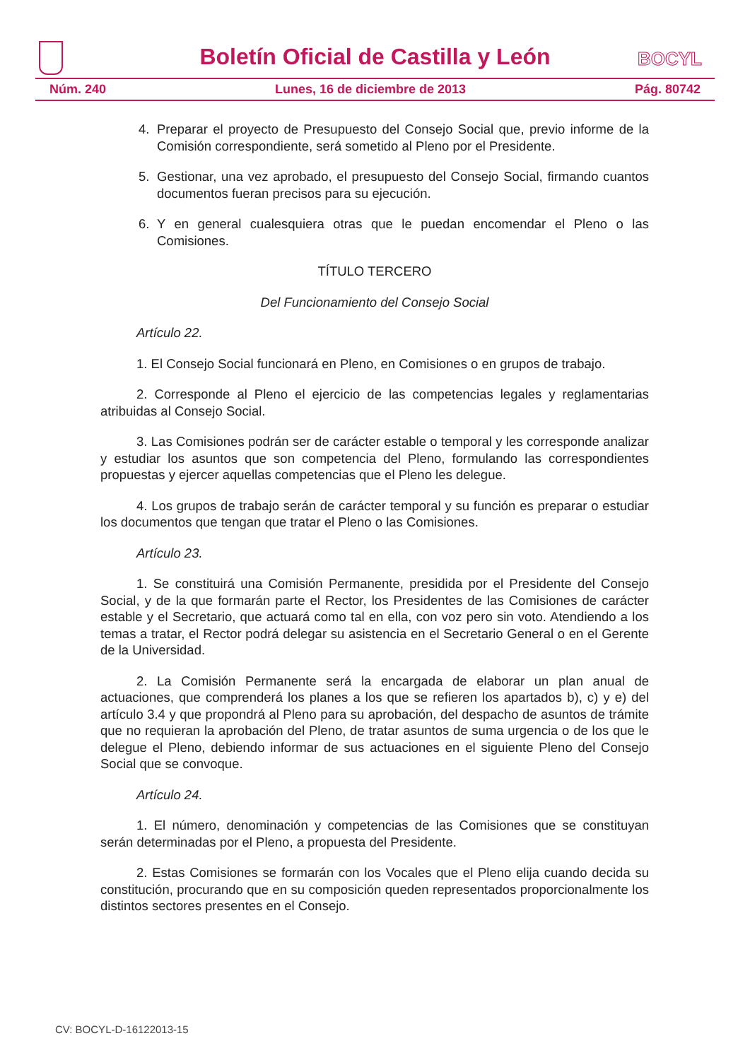Boletín Oficial de Castilla y León
BOCYL
Núm. 240 Lunes, 16 de diciembre de 2013 Pág. 80742
4. Preparar el proyecto de Presupuesto del Consejo Social que, previo informe de la Comisión correspondiente, será sometido al Pleno por el Presidente.
5. Gestionar, una vez aprobado, el presupuesto del Consejo Social, firmando cuantos documentos fueran precisos para su ejecución.
6. Y en general cualesquiera otras que le puedan encomendar el Pleno o las Comisiones.
TÍTULO TERCERO
Del Funcionamiento del Consejo Social
Artículo 22.
1. El Consejo Social funcionará en Pleno, en Comisiones o en grupos de trabajo.
2. Corresponde al Pleno el ejercicio de las competencias legales y reglamentarias atribuidas al Consejo Social.
3. Las Comisiones podrán ser de carácter estable o temporal y les corresponde analizar y estudiar los asuntos que son competencia del Pleno, formulando las correspondientes propuestas y ejercer aquellas competencias que el Pleno les delegue.
4. Los grupos de trabajo serán de carácter temporal y su función es preparar o estudiar los documentos que tengan que tratar el Pleno o las Comisiones.
Artículo 23.
1. Se constituirá una Comisión Permanente, presidida por el Presidente del Consejo Social, y de la que formarán parte el Rector, los Presidentes de las Comisiones de carácter estable y el Secretario, que actuará como tal en ella, con voz pero sin voto. Atendiendo a los temas a tratar, el Rector podrá delegar su asistencia en el Secretario General o en el Gerente de la Universidad.
2. La Comisión Permanente será la encargada de elaborar un plan anual de actuaciones, que comprenderá los planes a los que se refieren los apartados b), c) y e) del artículo 3.4 y que propondrá al Pleno para su aprobación, del despacho de asuntos de trámite que no requieran la aprobación del Pleno, de tratar asuntos de suma urgencia o de los que le delegue el Pleno, debiendo informar de sus actuaciones en el siguiente Pleno del Consejo Social que se convoque.
Artículo 24.
1. El número, denominación y competencias de las Comisiones que se constituyan serán determinadas por el Pleno, a propuesta del Presidente.
2. Estas Comisiones se formarán con los Vocales que el Pleno elija cuando decida su constitución, procurando que en su composición queden representados proporcionalmente los distintos sectores presentes en el Consejo.
CV: BOCYL-D-16122013-15